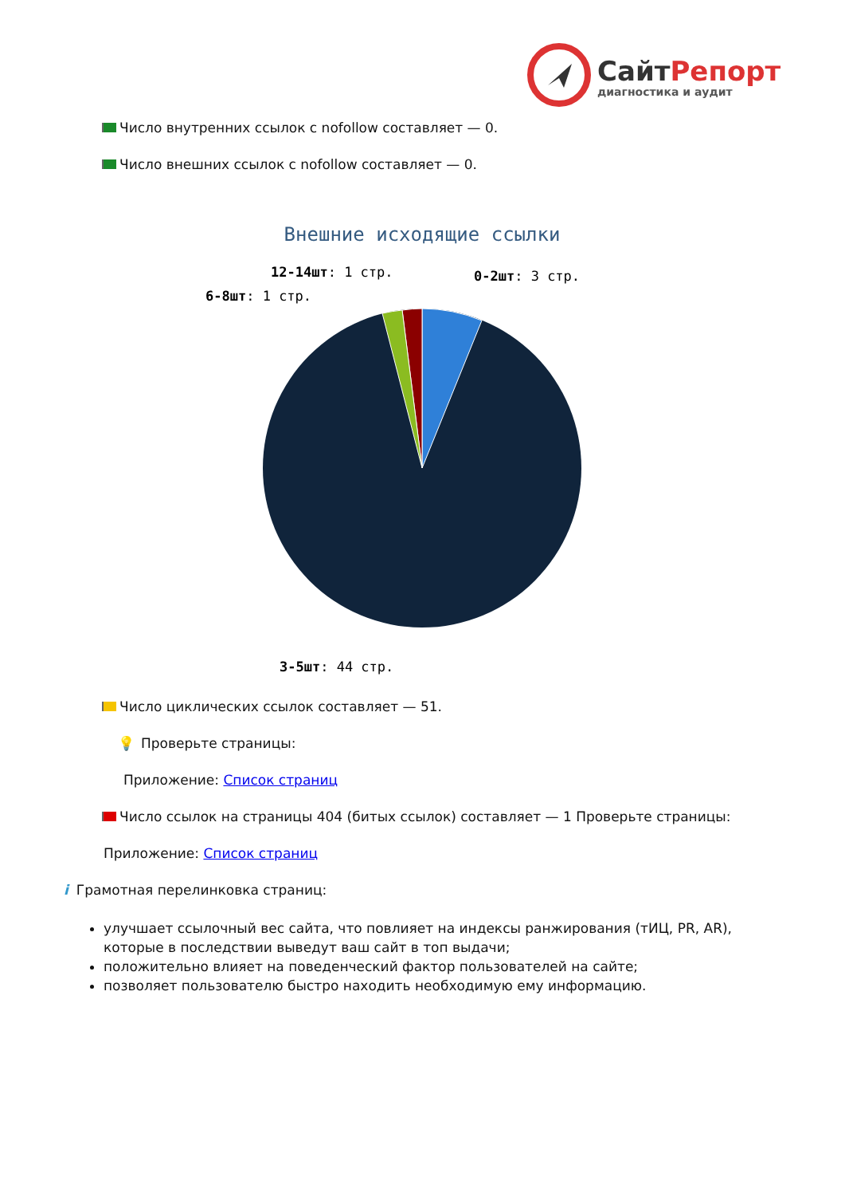СайтРепорт
диагностика и аудит
Число внутренних ссылок с nofollow составляет — 0.
Число внешних ссылок с nofollow составляет — 0.
Внешние исходящие ссылки
0-2шт: 3 стр.
12-14шт: 1 стр.
6-8шт: 1 стр.
3-5шт: 44 стр.
Число циклических ссылок составляет — 51.
💡 Проверьте страницы:
Приложение: Список страниц
Число ссылок на страницы 404 (битых ссылок) составляет — 1 Проверьте страницы:
Приложение: Список страниц
i Грамотная перелинковка страниц:
улучшает ссылочный вес сайта, что повлияет на индексы ранжирования (тИЦ, PR, AR), которые в последствии выведут ваш сайт в топ выдачи;
положительно влияет на поведенческий фактор пользователей на сайте;
позволяет пользователю быстро находить необходимую ему информацию.